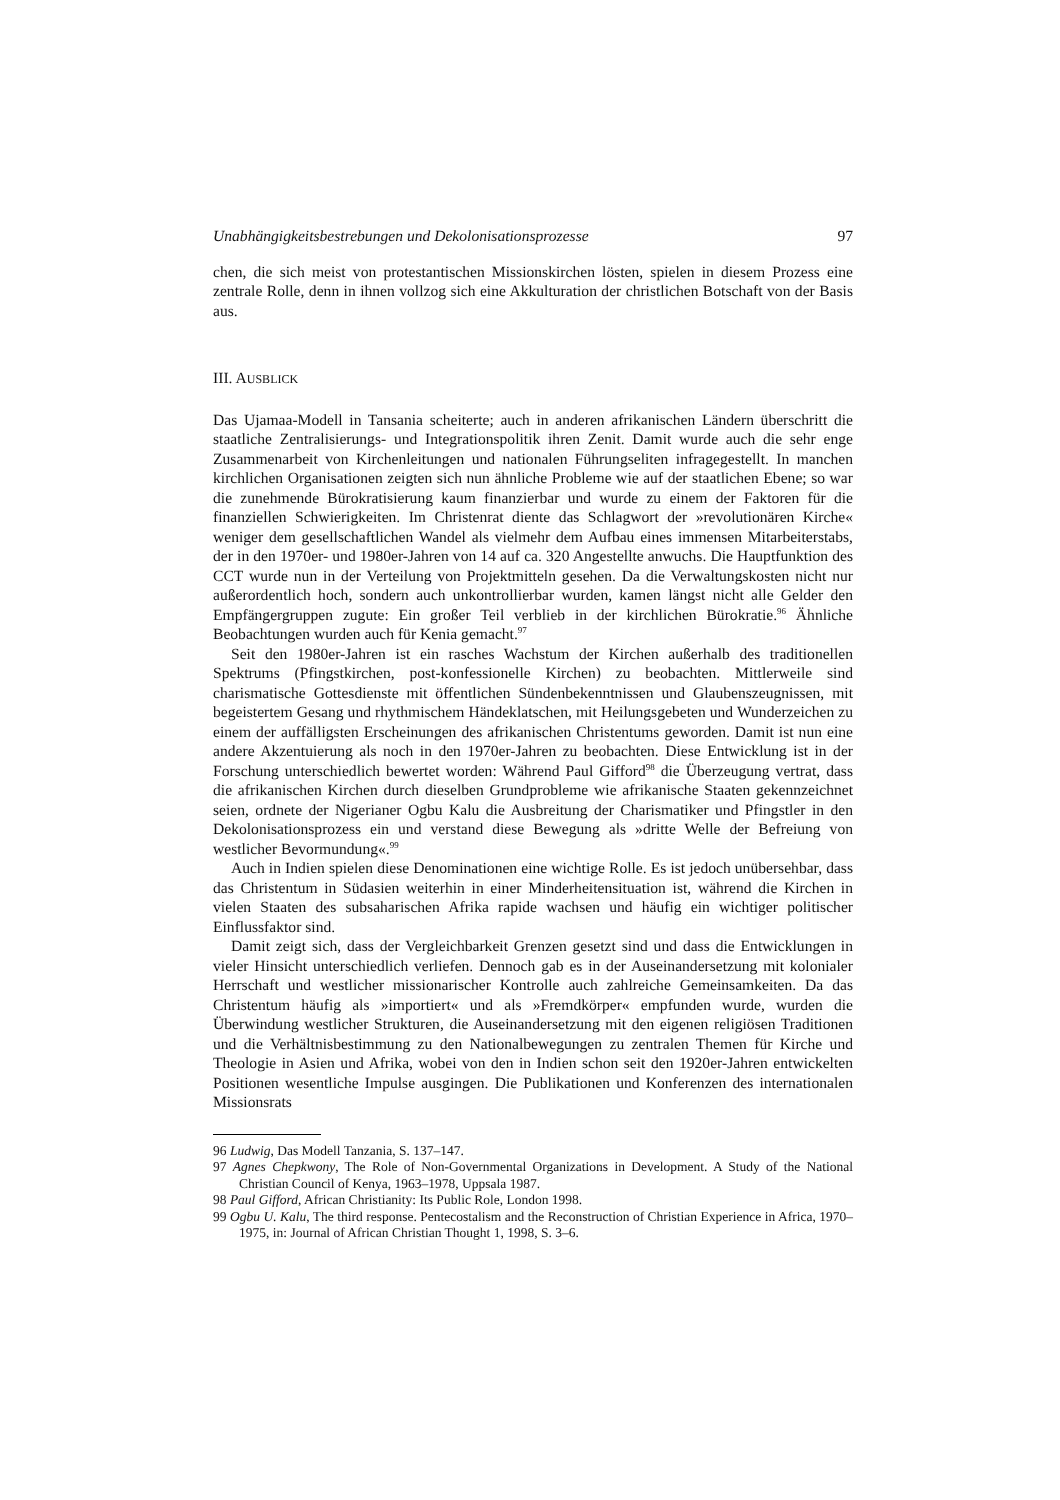Unabhängigkeitsbestrebungen und Dekolonisationsprozesse 97
chen, die sich meist von protestantischen Missionskirchen lösten, spielen in diesem Prozess eine zentrale Rolle, denn in ihnen vollzog sich eine Akkulturation der christlichen Botschaft von der Basis aus.
III. AUSBLICK
Das Ujamaa-Modell in Tansania scheiterte; auch in anderen afrikanischen Ländern überschritt die staatliche Zentralisierungs- und Integrationspolitik ihren Zenit. Damit wurde auch die sehr enge Zusammenarbeit von Kirchenleitungen und nationalen Führungseliten infragegestellt. In manchen kirchlichen Organisationen zeigten sich nun ähnliche Probleme wie auf der staatlichen Ebene; so war die zunehmende Bürokratisierung kaum finanzierbar und wurde zu einem der Faktoren für die finanziellen Schwierigkeiten. Im Christenrat diente das Schlagwort der »revolutionären Kirche« weniger dem gesellschaftlichen Wandel als vielmehr dem Aufbau eines immensen Mitarbeiterstabs, der in den 1970er- und 1980er-Jahren von 14 auf ca. 320 Angestellte anwuchs. Die Hauptfunktion des CCT wurde nun in der Verteilung von Projektmitteln gesehen. Da die Verwaltungskosten nicht nur außerordentlich hoch, sondern auch unkontrollierbar wurden, kamen längst nicht alle Gelder den Empfängergruppen zugute: Ein großer Teil verblieb in der kirchlichen Bürokratie.<sup>96</sup> Ähnliche Beobachtungen wurden auch für Kenia gemacht.<sup>97</sup>
Seit den 1980er-Jahren ist ein rasches Wachstum der Kirchen außerhalb des traditionellen Spektrums (Pfingstkirchen, post-konfessionelle Kirchen) zu beobachten. Mittlerweile sind charismatische Gottesdienste mit öffentlichen Sündenbekenntnissen und Glaubenszeugnissen, mit begeistertem Gesang und rhythmischem Händeklatschen, mit Heilungsgebeten und Wunderzeichen zu einem der auffälligsten Erscheinungen des afrikanischen Christentums geworden. Damit ist nun eine andere Akzentuierung als noch in den 1970er-Jahren zu beobachten. Diese Entwicklung ist in der Forschung unterschiedlich bewertet worden: Während Paul Gifford<sup>98</sup> die Überzeugung vertrat, dass die afrikanischen Kirchen durch dieselben Grundprobleme wie afrikanische Staaten gekennzeichnet seien, ordnete der Nigerianer Ogbu Kalu die Ausbreitung der Charismatiker und Pfingstler in den Dekolonisationsprozess ein und verstand diese Bewegung als »dritte Welle der Befreiung von westlicher Bevormundung«.<sup>99</sup>
Auch in Indien spielen diese Denominationen eine wichtige Rolle. Es ist jedoch unübersehbar, dass das Christentum in Südasien weiterhin in einer Minderheitensituation ist, während die Kirchen in vielen Staaten des subsaharischen Afrika rapide wachsen und häufig ein wichtiger politischer Einflussfaktor sind.
Damit zeigt sich, dass der Vergleichbarkeit Grenzen gesetzt sind und dass die Entwicklungen in vieler Hinsicht unterschiedlich verliefen. Dennoch gab es in der Auseinandersetzung mit kolonialer Herrschaft und westlicher missionarischer Kontrolle auch zahlreiche Gemeinsamkeiten. Da das Christentum häufig als »importiert« und als »Fremdkörper« empfunden wurde, wurden die Überwindung westlicher Strukturen, die Auseinandersetzung mit den eigenen religiösen Traditionen und die Verhältnisbestimmung zu den Nationalbewegungen zu zentralen Themen für Kirche und Theologie in Asien und Afrika, wobei von den in Indien schon seit den 1920er-Jahren entwickelten Positionen wesentliche Impulse ausgingen. Die Publikationen und Konferenzen des internationalen Missionsrats
96 Ludwig, Das Modell Tanzania, S. 137–147.
97 Agnes Chepkwony, The Role of Non-Governmental Organizations in Development. A Study of the National Christian Council of Kenya, 1963–1978, Uppsala 1987.
98 Paul Gifford, African Christianity: Its Public Role, London 1998.
99 Ogbu U. Kalu, The third response. Pentecostalism and the Reconstruction of Christian Experience in Africa, 1970–1975, in: Journal of African Christian Thought 1, 1998, S. 3–6.